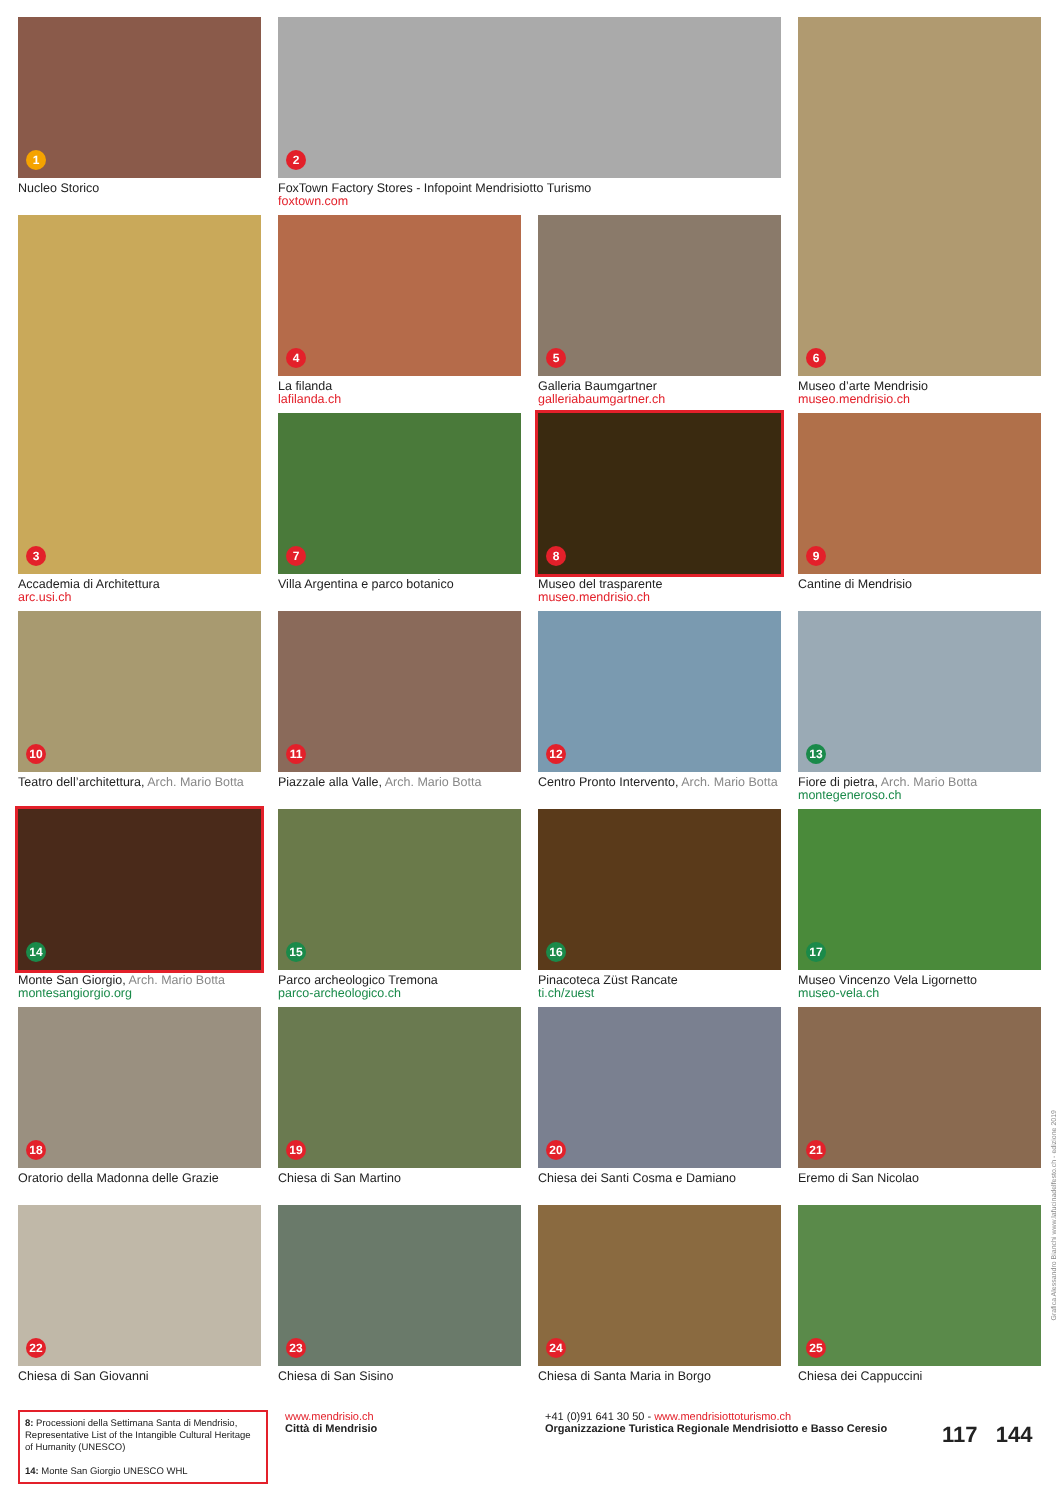1
Nucleo Storico
2
FoxTown Factory Stores - Infopoint Mendrisiotto Turismo
foxtown.com
6
Museo d’arte Mendrisio
museo.mendrisio.ch
3
Accademia di Architettura
arc.usi.ch
4
La filanda
lafilanda.ch
5
Galleria Baumgartner
galleriabaumgartner.ch
7
Villa Argentina e parco botanico
8
Museo del trasparente
museo.mendrisio.ch
9
Cantine di Mendrisio
10
Teatro dell’architettura, Arch. Mario Botta
11
Piazzale alla Valle, Arch. Mario Botta
12
Centro Pronto Intervento, Arch. Mario Botta
13
Fiore di pietra, Arch. Mario Botta
montegeneroso.ch
14
Monte San Giorgio, Arch. Mario Botta
montesangiorgio.org
15
Parco archeologico Tremona
parco-archeologico.ch
16
Pinacoteca Züst Rancate
ti.ch/zuest
17
Museo Vincenzo Vela Ligornetto
museo-vela.ch
18
Oratorio della Madonna delle Grazie
19
Chiesa di San Martino
20
Chiesa dei Santi Cosma e Damiano
21
Eremo di San Nicolao
22
Chiesa di San Giovanni
23
Chiesa di San Sisino
24
Chiesa di Santa Maria in Borgo
25
Chiesa dei Cappuccini
8: Processioni della Settimana Santa di Mendrisio, Representative List of the Intangible Cultural Heritage of Humanity (UNESCO)
14: Monte San Giorgio UNESCO WHL
www.mendrisio.ch
Città di Mendrisio
+41 (0)91 641 30 50 - www.mendrisiottoturismo.ch
Organizzazione Turistica Regionale Mendrisiotto e Basso Ceresio
117 144
Grafica Alessandro Bianchi www.lafucinadelfesto.ch - edizione 2019